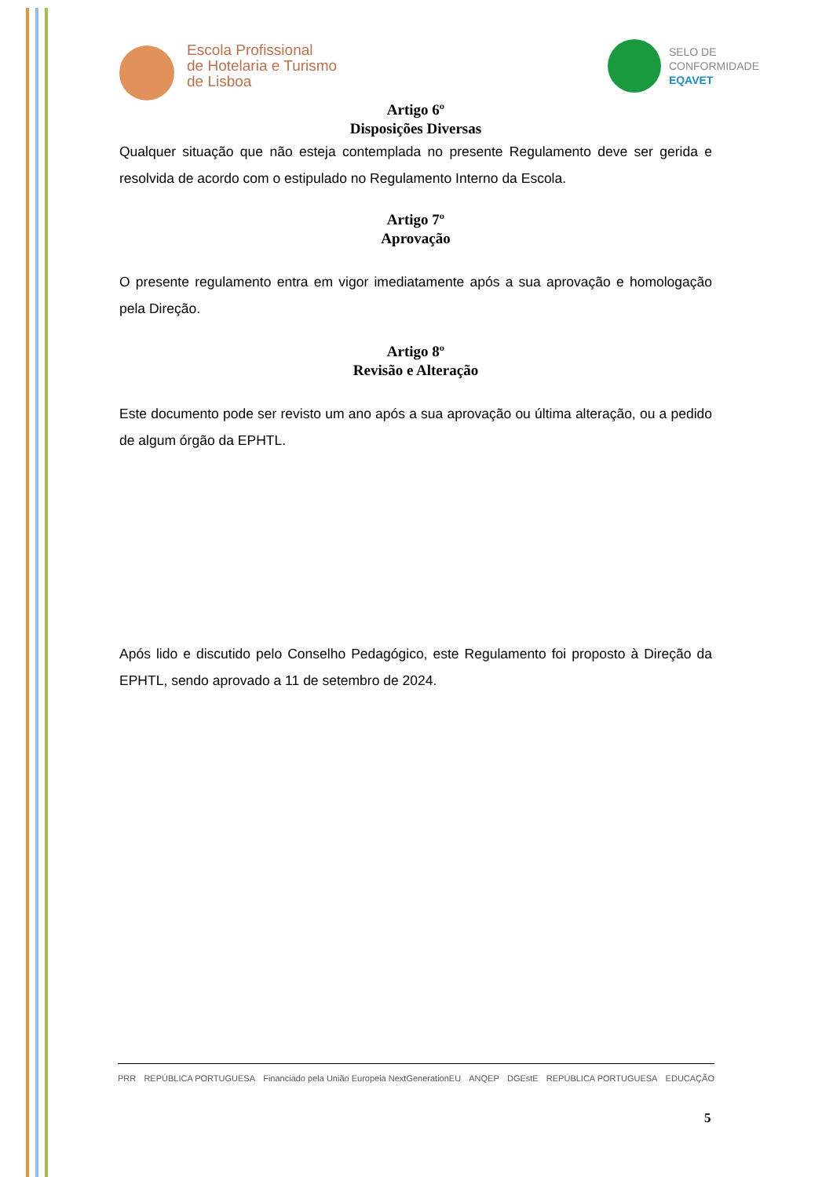Escola Profissional
de Hotelaria e Turismo
de Lisboa
SELO DE
CONFORMIDADE
EQAVET
Artigo 6º
Disposições Diversas
Qualquer situação que não esteja contemplada no presente Regulamento deve ser gerida e resolvida de acordo com o estipulado no Regulamento Interno da Escola.
Artigo 7º
Aprovação
O presente regulamento entra em vigor imediatamente após a sua aprovação e homologação pela Direção.
Artigo 8º
Revisão e Alteração
Este documento pode ser revisto um ano após a sua aprovação ou última alteração, ou a pedido de algum órgão da EPHTL.
Após lido e discutido pelo Conselho Pedagógico, este Regulamento foi proposto à Direção da EPHTL, sendo aprovado a 11 de setembro de 2024.
PRR REPÚBLICA PORTUGUESA Financiado pela União Europeia NextGenerationEU ANQEP DGEstE REPÚBLICA PORTUGUESA EDUCAÇÃO
5